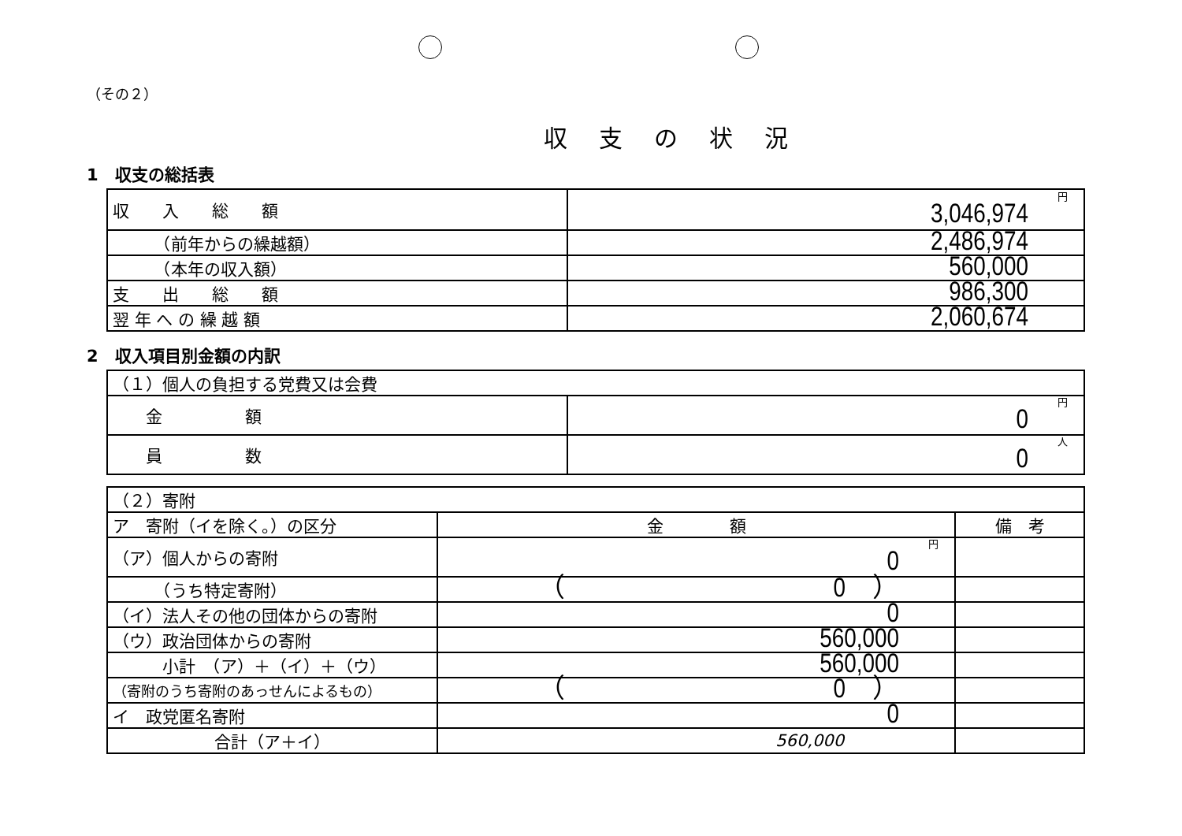（その２）
収支の状況
1　収支の総括表
| 収 入 総 額 | 円 3,046,974 |
| （前年からの繰越額） | 2,486,974 |
| （本年の収入額） | 560,000 |
| 支 出 総 額 | 986,300 |
| 翌 年 へ の 繰 越 額 | 2,060,674 |
2　収入項目別金額の内訳
| （１）個人の負担する党費又は会費 | |
| 金 額 | 円 0 |
| 員 数 | 人 0 |
| （２）寄附 | | |
| ア 寄附（イを除く。）の区分 | 金 額 | 備 考 |
| （ア）個人からの寄附 | 円 0 | |
| （うち特定寄附） | （ 0 ） | |
| （イ）法人その他の団体からの寄附 | 0 | |
| （ウ）政治団体からの寄附 | 560,000 | |
| 小計 （ア）＋（イ）＋（ウ） | 560,000 | |
| （寄附のうち寄附のあっせんによるもの） | （ 0 ） | |
| イ 政党匿名寄附 | 0 | |
| 合計（ア＋イ） | 560,000 | |